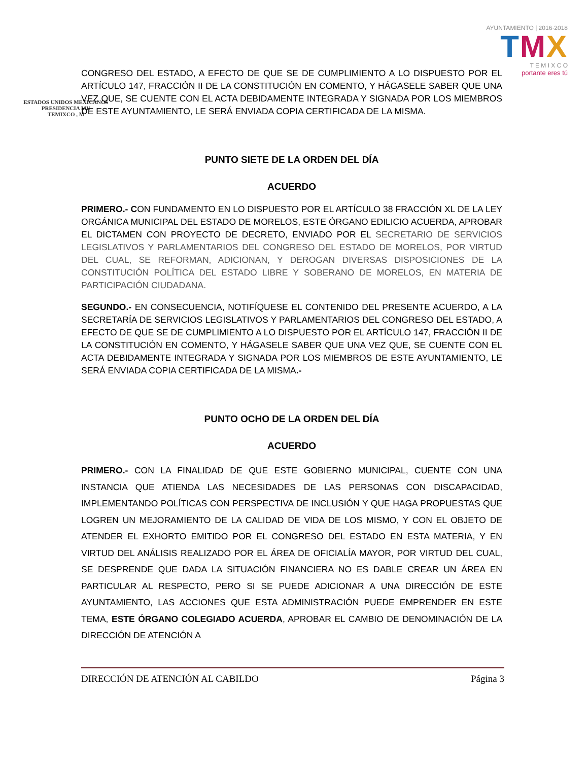ESTADOS UNIDOS MEXICANOS
PRESIDENCIA MU
TEMIXCO , M
AYUNTAMIENTO | 2016·2018
TMX
T E M I X C O
portante eres tú
CONGRESO DEL ESTADO, A EFECTO DE QUE SE DE CUMPLIMIENTO A LO DISPUESTO POR EL ARTÍCULO 147, FRACCIÓN II DE LA CONSTITUCIÓN EN COMENTO, Y HÁGASELE SABER QUE UNA VEZ QUE, SE CUENTE CON EL ACTA DEBIDAMENTE INTEGRADA Y SIGNADA POR LOS MIEMBROS DE ESTE AYUNTAMIENTO, LE SERÁ ENVIADA COPIA CERTIFICADA DE LA MISMA.
PUNTO SIETE DE LA ORDEN DEL DÍA
ACUERDO
PRIMERO.- CON FUNDAMENTO EN LO DISPUESTO POR EL ARTÍCULO 38 FRACCIÓN XL DE LA LEY ORGÁNICA MUNICIPAL DEL ESTADO DE MORELOS, ESTE ÓRGANO EDILICIO ACUERDA, APROBAR EL DICTAMEN CON PROYECTO DE DECRETO, ENVIADO POR EL SECRETARIO DE SERVICIOS LEGISLATIVOS Y PARLAMENTARIOS DEL CONGRESO DEL ESTADO DE MORELOS, POR VIRTUD DEL CUAL, SE REFORMAN, ADICIONAN, Y DEROGAN DIVERSAS DISPOSICIONES DE LA CONSTITUCIÓN POLÍTICA DEL ESTADO LIBRE Y SOBERANO DE MORELOS, EN MATERIA DE PARTICIPACIÓN CIUDADANA.
SEGUNDO.- EN CONSECUENCIA, NOTIFÍQUESE EL CONTENIDO DEL PRESENTE ACUERDO, A LA SECRETARÍA DE SERVICIOS LEGISLATIVOS Y PARLAMENTARIOS DEL CONGRESO DEL ESTADO, A EFECTO DE QUE SE DE CUMPLIMIENTO A LO DISPUESTO POR EL ARTÍCULO 147, FRACCIÓN II DE LA CONSTITUCIÓN EN COMENTO, Y HÁGASELE SABER QUE UNA VEZ QUE, SE CUENTE CON EL ACTA DEBIDAMENTE INTEGRADA Y SIGNADA POR LOS MIEMBROS DE ESTE AYUNTAMIENTO, LE SERÁ ENVIADA COPIA CERTIFICADA DE LA MISMA.-
PUNTO OCHO DE LA ORDEN DEL DÍA
ACUERDO
PRIMERO.- CON LA FINALIDAD DE QUE ESTE GOBIERNO MUNICIPAL, CUENTE CON UNA INSTANCIA QUE ATIENDA LAS NECESIDADES DE LAS PERSONAS CON DISCAPACIDAD, IMPLEMENTANDO POLÍTICAS CON PERSPECTIVA DE INCLUSIÓN Y QUE HAGA PROPUESTAS QUE LOGREN UN MEJORAMIENTO DE LA CALIDAD DE VIDA DE LOS MISMO, Y CON EL OBJETO DE ATENDER EL EXHORTO EMITIDO POR EL CONGRESO DEL ESTADO EN ESTA MATERIA, Y EN VIRTUD DEL ANÁLISIS REALIZADO POR EL ÁREA DE OFICIALÍA MAYOR, POR VIRTUD DEL CUAL, SE DESPRENDE QUE DADA LA SITUACIÓN FINANCIERA NO ES DABLE CREAR UN ÁREA EN PARTICULAR AL RESPECTO, PERO SI SE PUEDE ADICIONAR A UNA DIRECCIÓN DE ESTE AYUNTAMIENTO, LAS ACCIONES QUE ESTA ADMINISTRACIÓN PUEDE EMPRENDER EN ESTE TEMA, ESTE ÓRGANO COLEGIADO ACUERDA, APROBAR EL CAMBIO DE DENOMINACIÓN DE LA DIRECCIÓN DE ATENCIÓN A
DIRECCIÓN DE ATENCIÓN AL CABILDO Página 3